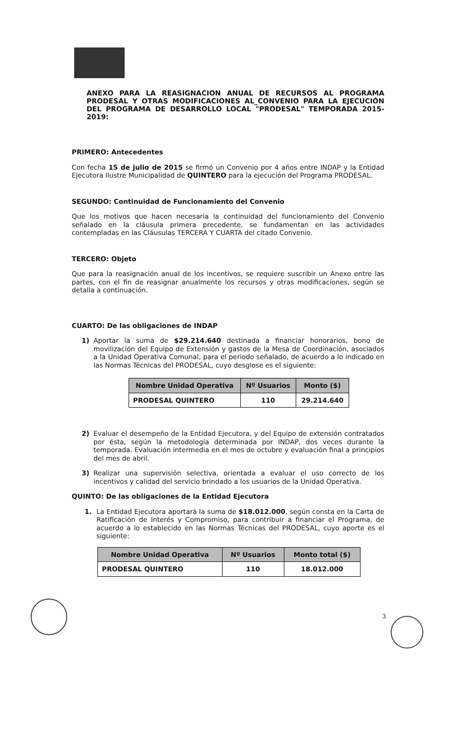ANEXO PARA LA REASIGNACION ANUAL DE RECURSOS AL PROGRAMA PRODESAL Y OTRAS MODIFICACIONES AL_CONVENIO PARA LA EJECUCIÓN DEL PROGRAMA DE DESARROLLO LOCAL "PRODESAL" TEMPORADA 2015-2019:
PRIMERO: Antecedentes
Con fecha 15 de julio de 2015 se firmó un Convenio por 4 años entre INDAP y la Entidad Ejecutora Ilustre Municipalidad de QUINTERO para la ejecución del Programa PRODESAL.
SEGUNDO: Continuidad de Funcionamiento del Convenio
Que los motivos que hacen necesaria la continuidad del funcionamiento del Convenio señalado en la cláusula primera precedente, se fundamentan en las actividades contempladas en las Cláusulas TERCERA Y CUARTA del citado Convenio.
TERCERO: Objeto
Que para la reasignación anual de los incentivos, se requiere suscribir un Anexo entre las partes, con el fin de reasignar anualmente los recursos y otras modificaciones, según se detalla a continuación.
CUARTO: De las obligaciones de INDAP
1) Aportar la suma de $29.214.640 destinada a financiar honorarios, bono de movilización del Equipo de Extensión y gastos de la Mesa de Coordinación, asociados a la Unidad Operativa Comunal, para el periodo señalado, de acuerdo a lo indicado en las Normas Técnicas del PRODESAL, cuyo desglose es el siguiente:
| Nombre Unidad Operativa | Nº Usuarios | Monto ($) |
| --- | --- | --- |
| PRODESAL QUINTERO | 110 | 29.214.640 |
2) Evaluar el desempeño de la Entidad Ejecutora, y del Equipo de extensión contratados por ésta, según la metodología determinada por INDAP, dos veces durante la temporada. Evaluación intermedia en el mes de octubre y evaluación final a principios del mes de abril.
3) Realizar una supervisión selectiva, orientada a evaluar el uso correcto de los incentivos y calidad del servicio brindado a los usuarios de la Unidad Operativa.
QUINTO: De las obligaciones de la Entidad Ejecutora
1. La Entidad Ejecutora aportará la suma de $18.012.000, según consta en la Carta de Ratificación de Interés y Compromiso, para contribuir a financiar el Programa, de acuerdo a lo establecido en las Normas Técnicas del PRODESAL, cuyo aporte es el siguiente:
| Nombre Unidad Operativa | Nº Usuarios | Monto total ($) |
| --- | --- | --- |
| PRODESAL QUINTERO | 110 | 18.012.000 |
3